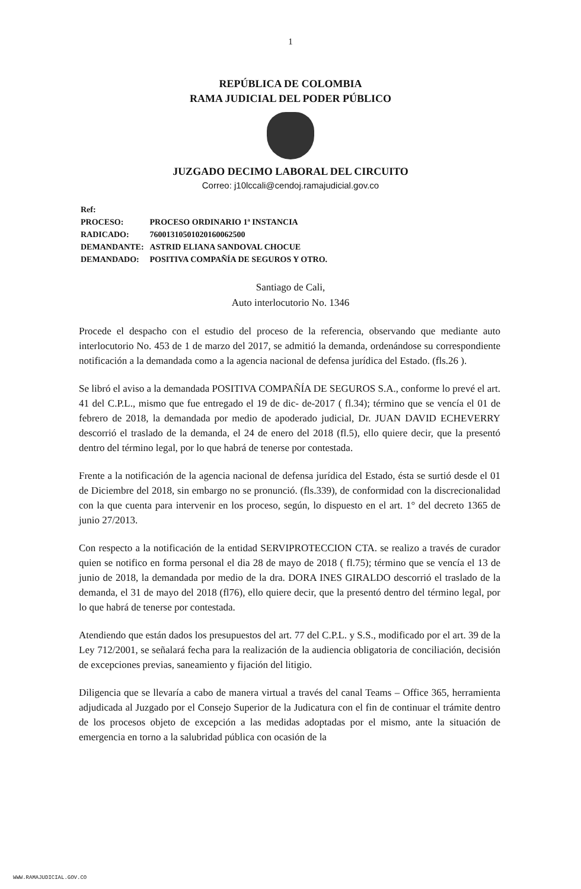1
REPÚBLICA DE COLOMBIA
RAMA JUDICIAL DEL PODER PÚBLICO
JUZGADO DECIMO LABORAL DEL CIRCUITO
Correo: j10lccali@cendoj.ramajudicial.gov.co
Ref:
| PROCESO: | PROCESO ORDINARIO 1ª INSTANCIA |
| RADICADO: | 76001310501020160062500 |
| DEMANDANTE: | ASTRID ELIANA SANDOVAL CHOCUE |
| DEMANDADO: | POSITIVA COMPAÑÍA DE SEGUROS Y OTRO. |
Santiago de Cali,
Auto interlocutorio No. 1346
Procede el despacho con el estudio del proceso de la referencia, observando que mediante auto interlocutorio No. 453 de 1 de marzo del 2017, se admitió la demanda, ordenándose su correspondiente notificación a la demandada como a la agencia nacional de defensa jurídica del Estado. (fls.26 ).
Se libró el aviso a la demandada POSITIVA COMPAÑÍA DE SEGUROS S.A., conforme lo prevé el art. 41 del C.P.L., mismo que fue entregado el 19 de dic- de-2017 ( fl.34); término que se vencía el 01 de febrero de 2018, la demandada por medio de apoderado judicial, Dr. JUAN DAVID ECHEVERRY descorrió el traslado de la demanda, el 24 de enero del 2018 (fl.5), ello quiere decir, que la presentó dentro del término legal, por lo que habrá de tenerse por contestada.
Frente a la notificación de la agencia nacional de defensa jurídica del Estado, ésta se surtió desde el 01 de Diciembre del 2018, sin embargo no se pronunció. (fls.339), de conformidad con la discrecionalidad con la que cuenta para intervenir en los proceso, según, lo dispuesto en el art. 1° del decreto 1365 de junio 27/2013.
Con respecto a la notificación de la entidad SERVIPROTECCION CTA. se realizo a través de curador quien se notifico en forma personal el dia 28 de mayo de 2018 ( fl.75); término que se vencía el 13 de junio de 2018, la demandada por medio de la dra. DORA INES GIRALDO descorrió el traslado de la demanda, el 31 de mayo del 2018 (fl76), ello quiere decir, que la presentó dentro del término legal, por lo que habrá de tenerse por contestada.
Atendiendo que están dados los presupuestos del art. 77 del C.P.L. y S.S., modificado por el art. 39 de la Ley 712/2001, se señalará fecha para la realización de la audiencia obligatoria de conciliación, decisión de excepciones previas, saneamiento y fijación del litigio.
Diligencia que se llevaría a cabo de manera virtual a través del canal Teams – Office 365, herramienta adjudicada al Juzgado por el Consejo Superior de la Judicatura con el fin de continuar el trámite dentro de los procesos objeto de excepción a las medidas adoptadas por el mismo, ante la situación de emergencia en torno a la salubridad pública con ocasión de la
WWW.RAMAJUDICIAL.GOV.CO